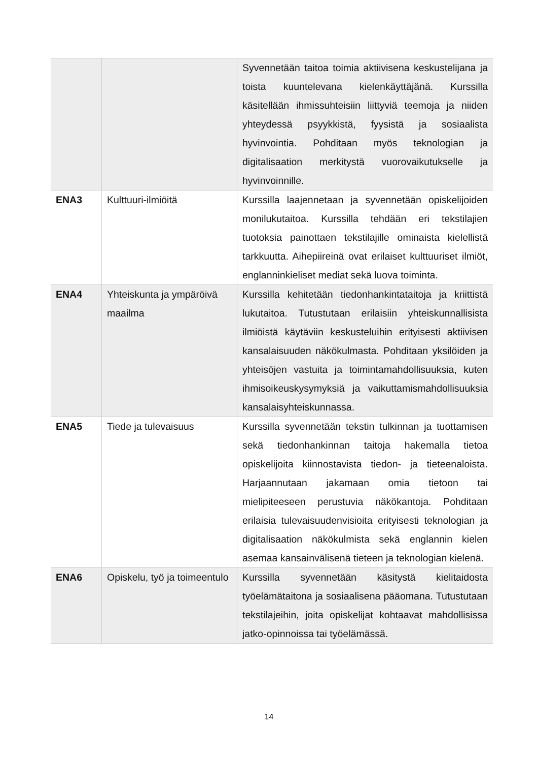| | | Syvennetään taitoa toimia aktiivisena keskustelijana ja toista kuuntelevana kielenkäyttäjänä. Kurssilla käsitellään ihmissuhteisiin liittyviä teemoja ja niiden yhteydessä psyykkistä, fyysistä ja sosiaalista hyvinvointia. Pohditaan myös teknologian ja digitalisaation merkitystä vuorovaikutukselle ja hyvinvoinnille. |
| ENA3 | Kulttuuri-ilmiöitä | Kurssilla laajennetaan ja syvennetään opiskelijoiden monilukutaitoa. Kurssilla tehdään eri tekstilajien tuotoksia painottaen tekstilajille ominaista kielellistä tarkkuutta. Aihepiireinä ovat erilaiset kulttuuriset ilmiöt, englanninkieliset mediat sekä luova toiminta. |
| ENA4 | Yhteiskunta ja ympäröivä maailma | Kurssilla kehitetään tiedonhankintataitoja ja kriittistä lukutaitoa. Tutustutaan erilaisiin yhteiskunnallisista ilmiöistä käytäviin keskusteluihin erityisesti aktiivisen kansalaisuuden näkökulmasta. Pohditaan yksilöiden ja yhteisöjen vastuita ja toimintamahdollisuuksia, kuten ihmisoikeuskysymyksiä ja vaikuttamismahdollisuuksia kansalaisyhteiskunnassa. |
| ENA5 | Tiede ja tulevaisuus | Kurssilla syvennetään tekstin tulkinnan ja tuottamisen sekä tiedonhankinnan taitoja hakemalla tietoa opiskelijoita kiinnostavista tiedon- ja tieteenaloista. Harjaannutaan jakamaan omia tietoon tai mielipiteeseen perustuvia näkökantoja. Pohditaan erilaisia tulevaisuudenvisioita erityisesti teknologian ja digitalisaation näkökulmista sekä englannin kielen asemaa kansainvälisenä tieteen ja teknologian kielenä. |
| ENA6 | Opiskelu, työ ja toimeentulo | Kurssilla syvennetään käsitystä kielitaidosta työelämätaitona ja sosiaalisena pääomana. Tutustutaan tekstilajeihin, joita opiskelijat kohtaavat mahdollisissa jatko-opinnoissa tai työelämässä. |
14